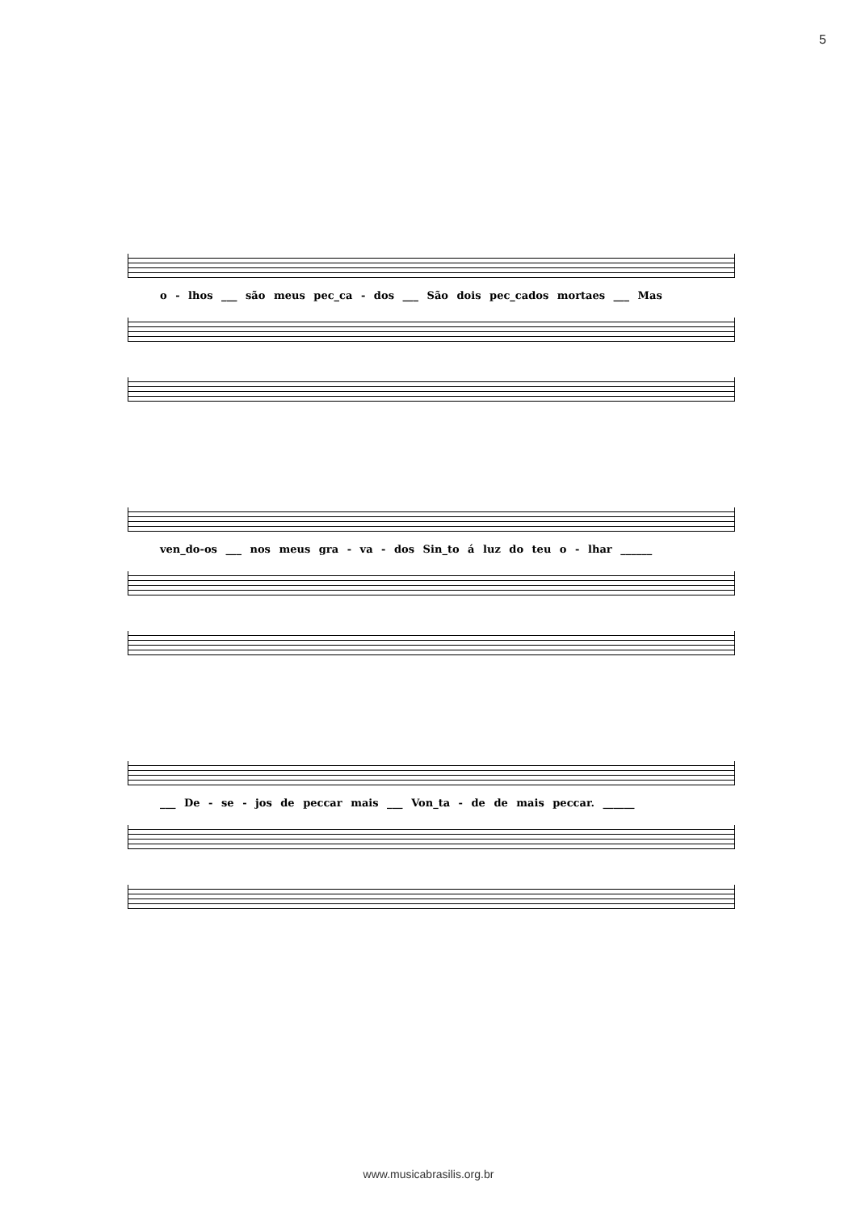5
o - lhos ___ são meus pec_ca - dos ___ São dois pec_cados mortaes ___ Mas
ven_do-os ___ nos meus gra - va - dos Sin_to á luz do teu o - lhar ______
___ De - se - jos de peccar mais ___ Von_ta - de de mais peccar. ______
www.musicabrasilis.org.br